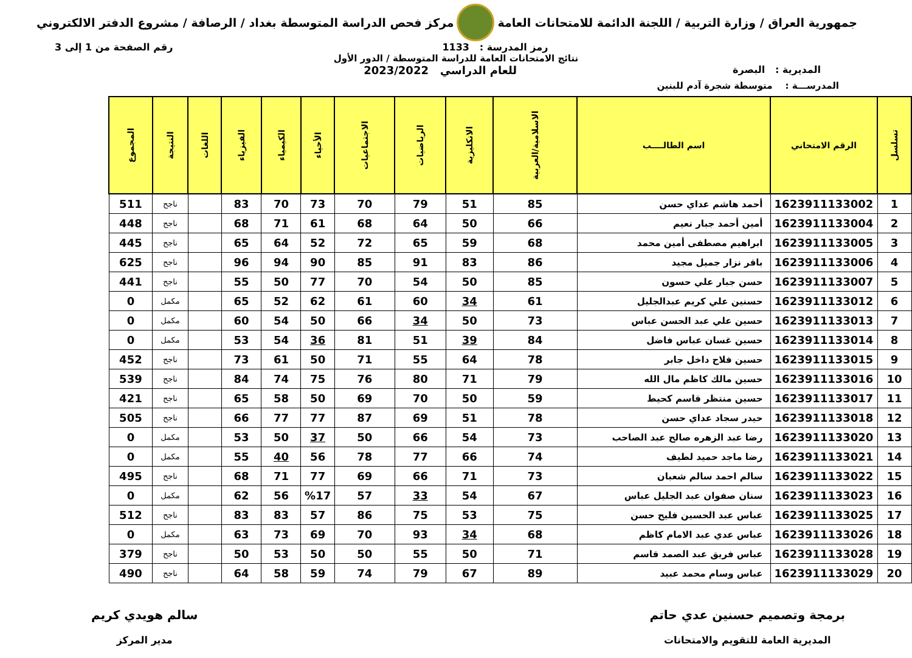جمهورية العراق / وزارة التربية / اللجنة الدائمة للامتحانات العامة
مركز فحص الدراسة المتوسطة بغداد / الرصافة / مشروع الدفتر الالكتروني
رمز المدرسة : 1133 رقم الصفحة من 1 إلى 3
نتائج الامتحانات العامة للدراسة المتوسطة / الدور الأول
المديرية : البصرة للعام الدراسي 2023/2022
المدرســـة : متوسطة شجرة آدم للبنين
| تسلسل | الرقم الامتحاني | اسم الطالــــب | الاسلامية/العربية | الانكليزية | الرياضيات | الاجتماعيات | الأحياء | الكيمياء | الفيزياء | اللغات | النتيجة | المجموع |
| --- | --- | --- | --- | --- | --- | --- | --- | --- | --- | --- | --- | --- |
| 1 | 1623911133002 | أحمد هاشم عداي حسن | 85 | 51 | 79 | 70 | 73 | 70 | 83 | | ناجح | 511 |
| 2 | 1623911133004 | أمين أحمد جبار نعيم | 66 | 50 | 64 | 68 | 61 | 71 | 68 | | ناجح | 448 |
| 3 | 1623911133005 | ابراهيم مصطفى أمين محمد | 68 | 59 | 65 | 72 | 52 | 64 | 65 | | ناجح | 445 |
| 4 | 1623911133006 | باقر نزار جميل مجيد | 86 | 83 | 91 | 85 | 90 | 94 | 96 | | ناجح | 625 |
| 5 | 1623911133007 | حسن جبار علي حسون | 85 | 50 | 54 | 70 | 77 | 50 | 55 | | ناجح | 441 |
| 6 | 1623911133012 | حسنين علي كريم عبدالجليل | 61 | 34 | 60 | 61 | 62 | 52 | 65 | | مكمل | 0 |
| 7 | 1623911133013 | حسين علي عبد الحسن عباس | 73 | 50 | 34 | 66 | 50 | 54 | 60 | | مكمل | 0 |
| 8 | 1623911133014 | حسين غسان عباس فاضل | 84 | 39 | 51 | 81 | 36 | 54 | 53 | | مكمل | 0 |
| 9 | 1623911133015 | حسين فلاح داخل جابر | 78 | 64 | 55 | 71 | 50 | 61 | 73 | | ناجح | 452 |
| 10 | 1623911133016 | حسين مالك كاظم مال الله | 79 | 71 | 80 | 76 | 75 | 74 | 84 | | ناجح | 539 |
| 11 | 1623911133017 | حسين منتظر قاسم كحيط | 59 | 50 | 70 | 69 | 50 | 58 | 65 | | ناجح | 421 |
| 12 | 1623911133018 | حيدر سجاد عداي حسن | 78 | 51 | 69 | 87 | 77 | 77 | 66 | | ناجح | 505 |
| 13 | 1623911133020 | رضا عبد الزهره صالح عبد الصاحب | 73 | 54 | 66 | 50 | 37 | 50 | 53 | | مكمل | 0 |
| 14 | 1623911133021 | رضا ماجد حميد لطيف | 74 | 66 | 77 | 78 | 56 | 40 | 55 | | مكمل | 0 |
| 15 | 1623911133022 | سالم احمد سالم شعبان | 73 | 71 | 66 | 69 | 77 | 71 | 68 | | ناجح | 495 |
| 16 | 1623911133023 | سنان صفوان عبد الجليل عباس | 67 | 54 | 33 | 57 | %17 | 56 | 62 | | مكمل | 0 |
| 17 | 1623911133025 | عباس عبد الحسين فليح حسن | 75 | 53 | 75 | 86 | 57 | 83 | 83 | | ناجح | 512 |
| 18 | 1623911133026 | عباس عدي عبد الامام كاظم | 68 | 34 | 93 | 70 | 69 | 73 | 63 | | مكمل | 0 |
| 19 | 1623911133028 | عباس فريق عبد الصمد قاسم | 71 | 50 | 55 | 50 | 50 | 53 | 50 | | ناجح | 379 |
| 20 | 1623911133029 | عباس وسام محمد عبيد | 89 | 67 | 79 | 74 | 59 | 58 | 64 | | ناجح | 490 |
برمجة وتصميم حسنين عدي حاتم
المديرية العامة للتقويم والامتحانات
سالم هويدي كريم
مدير المركز